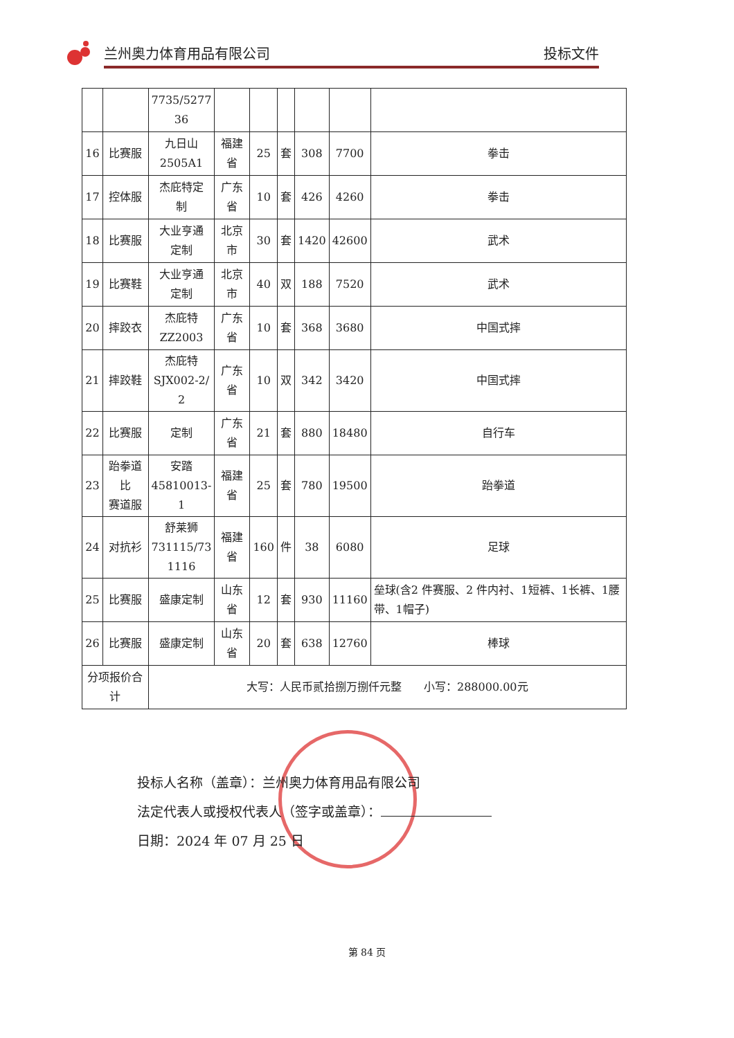兰州奥力体育用品有限公司 投标文件
| | | 7735/5277 36 | | | | | | |
| 16 | 比赛服 | 九日山 2505A1 | 福建省 | 25 | 套 | 308 | 7700 | 拳击 |
| 17 | 控体服 | 杰庇特定 制 | 广东省 | 10 | 套 | 426 | 4260 | 拳击 |
| 18 | 比赛服 | 大业亨通 定制 | 北京市 | 30 | 套 | 1420 | 42600 | 武术 |
| 19 | 比赛鞋 | 大业亨通 定制 | 北京市 | 40 | 双 | 188 | 7520 | 武术 |
| 20 | 摔跤衣 | 杰庇特 ZZ2003 | 广东省 | 10 | 套 | 368 | 3680 | 中国式摔 |
| 21 | 摔跤鞋 | 杰庇特 SJX002-2/ 2 | 广东省 | 10 | 双 | 342 | 3420 | 中国式摔 |
| 22 | 比赛服 | 定制 | 广东省 | 21 | 套 | 880 | 18480 | 自行车 |
| 23 | 跆拳道比 赛道服 | 安踏 45810013- 1 | 福建省 | 25 | 套 | 780 | 19500 | 跆拳道 |
| 24 | 对抗衫 | 舒莱狮 731115/73 1116 | 福建省 | 160 | 件 | 38 | 6080 | 足球 |
| 25 | 比赛服 | 盛康定制 | 山东省 | 12 | 套 | 930 | 11160 | 垒球(含2 件赛服、2 件内衬、1短裤、1长裤、1腰带、1帽子) |
| 26 | 比赛服 | 盛康定制 | 山东省 | 20 | 套 | 638 | 12760 | 棒球 |
| 分项报价合计 | | 大写：人民币贰拾捌万捌仟元整 小写：288000.00元 | | | | | | |
投标人名称（盖章）：兰州奥力体育用品有限公司
法定代表人或授权代表人（签字或盖章）：
日期：2024 年 07 月 25 日
第 84 页